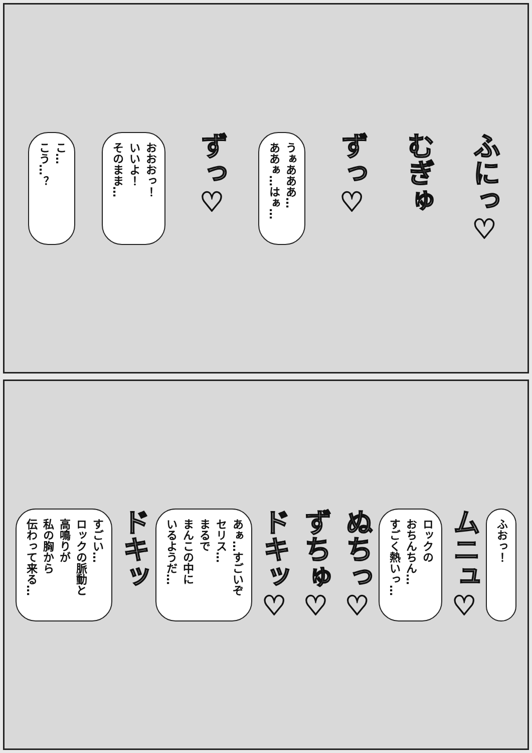こ…
こう…？
おおおっ！
いいよ！
そのまま…
ずっ♡
うぁあああ…
ああぁ…はぁ…
ずっ♡
むぎゅ
ふにっ♡
すごい…
ロックの脈動と
高鳴りが
私の胸から
伝わって来る…
ドキッ
あぁ…すごいぞ
セリス…
まるで
まんこの中に
いるようだ…
ドキッ♡
ずちゅ♡
ぬちっ♡
ロックの
おちんちん…
すごく熱いっ…
ムニュ♡
ふおっ！